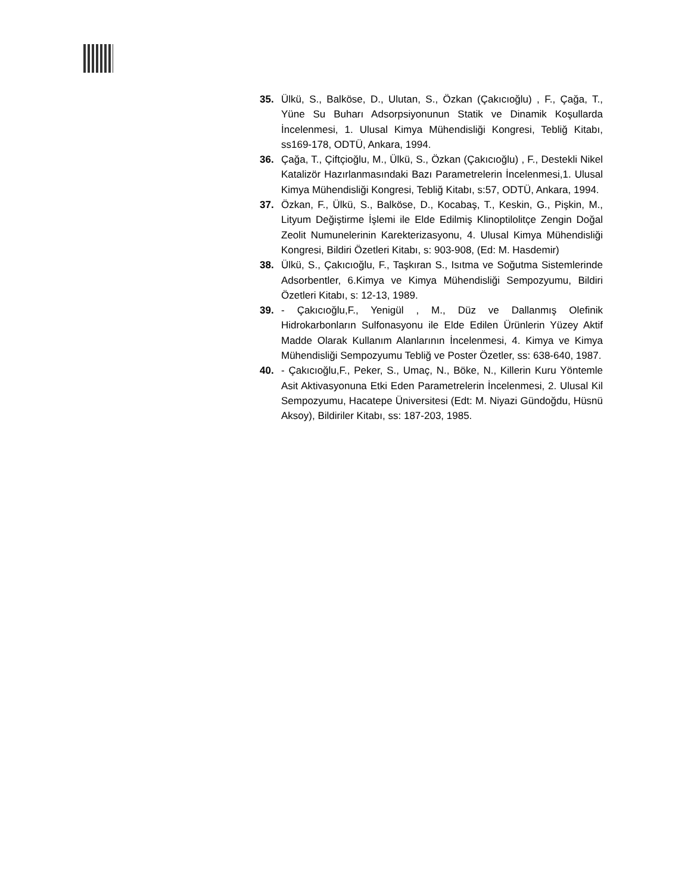35. Ülkü, S., Balköse, D., Ulutan, S., Özkan (Çakıcıoğlu) , F., Çağa, T., Yüne Su Buharı Adsorpsiyonunun Statik ve Dinamik Koşullarda İncelenmesi, 1. Ulusal Kimya Mühendisliği Kongresi, Tebliğ Kitabı, ss169-178, ODTÜ, Ankara, 1994.
36. Çağa, T., Çiftçioğlu, M., Ülkü, S., Özkan (Çakıcıoğlu) , F., Destekli Nikel Katalizör Hazırlanmasındaki Bazı Parametrelerin İncelenmesi,1. Ulusal Kimya Mühendisliği Kongresi, Tebliğ Kitabı, s:57, ODTÜ, Ankara, 1994.
37. Özkan, F., Ülkü, S., Balköse, D., Kocabaş, T., Keskin, G., Pişkin, M., Lityum Değiştirme İşlemi ile Elde Edilmiş Klinoptilolitçe Zengin Doğal Zeolit Numunelerinin Karekterizasyonu, 4. Ulusal Kimya Mühendisliği Kongresi, Bildiri Özetleri Kitabı, s: 903-908, (Ed: M. Hasdemir)
38. Ülkü, S., Çakıcıoğlu, F., Taşkıran S., Isıtma ve Soğutma Sistemlerinde Adsorbentler, 6.Kimya ve Kimya Mühendisliği Sempozyumu, Bildiri Özetleri Kitabı, s: 12-13, 1989.
39. - Çakıcıoğlu,F., Yenigül , M., Düz ve Dallanmış Olefinik Hidrokarbonların Sulfonasyonu ile Elde Edilen Ürünlerin Yüzey Aktif Madde Olarak Kullanım Alanlarının İncelenmesi, 4. Kimya ve Kimya Mühendisliği Sempozyumu Tebliğ ve Poster Özetler, ss: 638-640, 1987.
40. - Çakıcıoğlu,F., Peker, S., Umaç, N., Böke, N., Killerin Kuru Yöntemle Asit Aktivasyonuna Etki Eden Parametrelerin İncelenmesi, 2. Ulusal Kil Sempozyumu, Hacatepe Üniversitesi (Edt: M. Niyazi Gündoğdu, Hüsnü Aksoy), Bildiriler Kitabı, ss: 187-203, 1985.